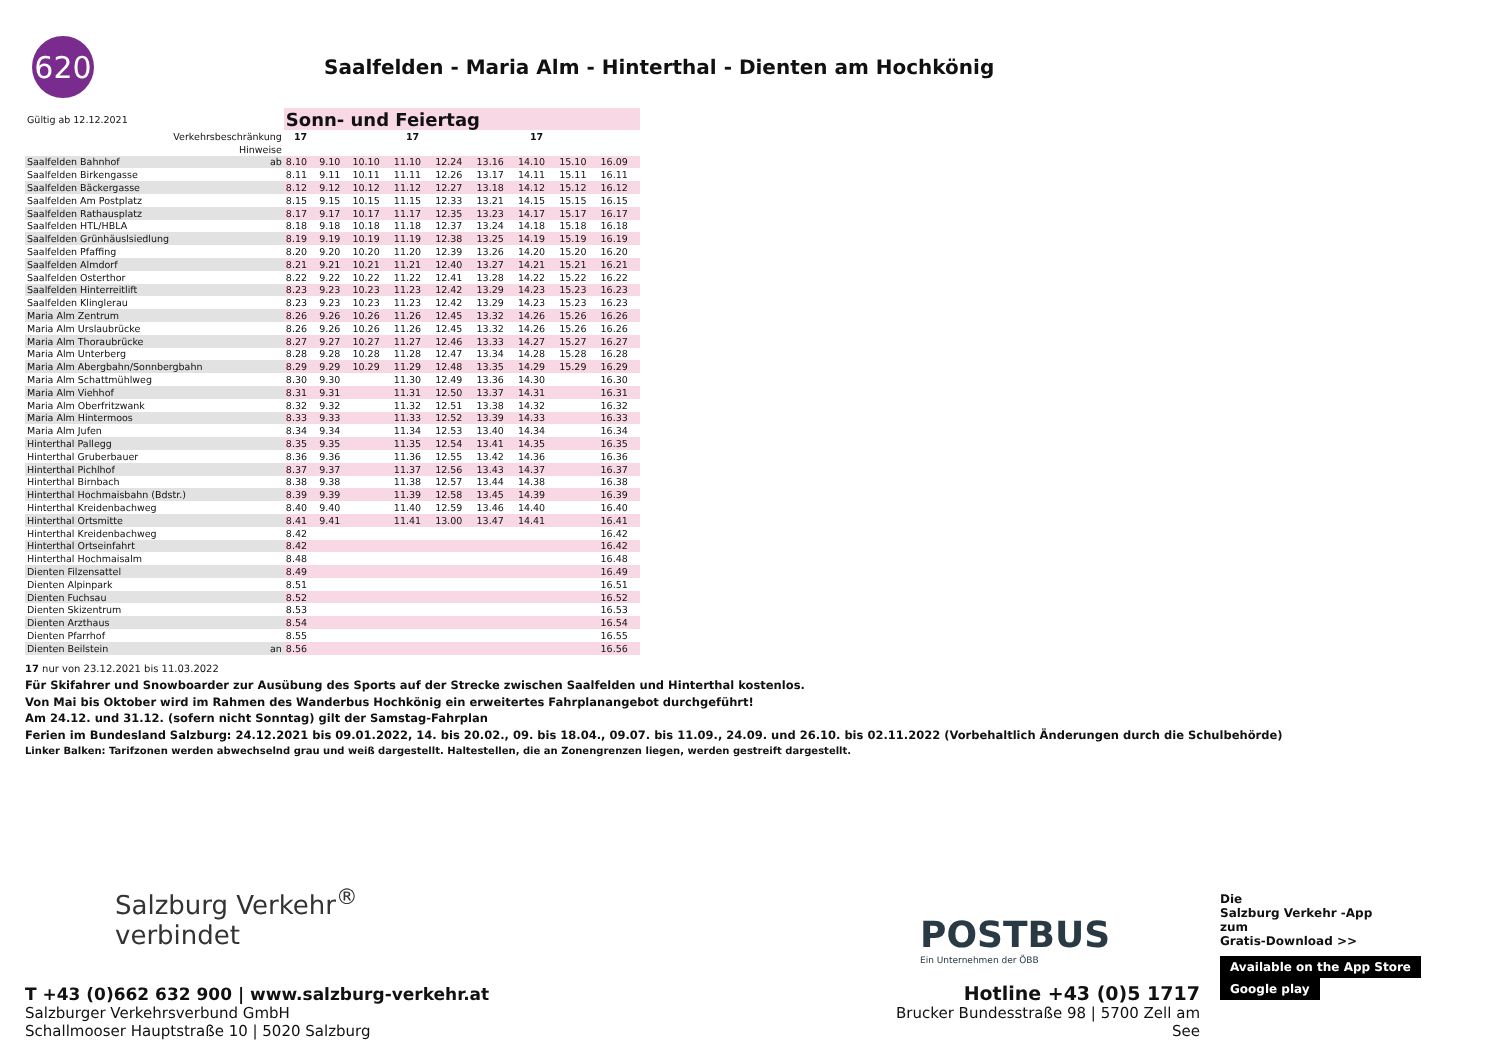620
Saalfelden - Maria Alm - Hinterthal - Dienten am Hochkönig
| Gültig ab 12.12.2021 | | Sonn- und Feiertag | | | | | | | | |
| Verkehrsbeschränkung | | 17 | | | 17 | | | 17 | | |
| Hinweise | | | | | | | | | | |
| Saalfelden Bahnhof | ab | 8.10 | 9.10 | 10.10 | 11.10 | 12.24 | 13.16 | 14.10 | 15.10 | 16.09 |
| Saalfelden Birkengasse | | 8.11 | 9.11 | 10.11 | 11.11 | 12.26 | 13.17 | 14.11 | 15.11 | 16.11 |
| Saalfelden Bäckergasse | | 8.12 | 9.12 | 10.12 | 11.12 | 12.27 | 13.18 | 14.12 | 15.12 | 16.12 |
| Saalfelden Am Postplatz | | 8.15 | 9.15 | 10.15 | 11.15 | 12.33 | 13.21 | 14.15 | 15.15 | 16.15 |
| Saalfelden Rathausplatz | | 8.17 | 9.17 | 10.17 | 11.17 | 12.35 | 13.23 | 14.17 | 15.17 | 16.17 |
| Saalfelden HTL/HBLA | | 8.18 | 9.18 | 10.18 | 11.18 | 12.37 | 13.24 | 14.18 | 15.18 | 16.18 |
| Saalfelden Grünhäuslsiedlung | | 8.19 | 9.19 | 10.19 | 11.19 | 12.38 | 13.25 | 14.19 | 15.19 | 16.19 |
| Saalfelden Pfaffing | | 8.20 | 9.20 | 10.20 | 11.20 | 12.39 | 13.26 | 14.20 | 15.20 | 16.20 |
| Saalfelden Almdorf | | 8.21 | 9.21 | 10.21 | 11.21 | 12.40 | 13.27 | 14.21 | 15.21 | 16.21 |
| Saalfelden Osterthor | | 8.22 | 9.22 | 10.22 | 11.22 | 12.41 | 13.28 | 14.22 | 15.22 | 16.22 |
| Saalfelden Hinterreitlift | | 8.23 | 9.23 | 10.23 | 11.23 | 12.42 | 13.29 | 14.23 | 15.23 | 16.23 |
| Saalfelden Klinglerau | | 8.23 | 9.23 | 10.23 | 11.23 | 12.42 | 13.29 | 14.23 | 15.23 | 16.23 |
| Maria Alm Zentrum | | 8.26 | 9.26 | 10.26 | 11.26 | 12.45 | 13.32 | 14.26 | 15.26 | 16.26 |
| Maria Alm Urslaubrücke | | 8.26 | 9.26 | 10.26 | 11.26 | 12.45 | 13.32 | 14.26 | 15.26 | 16.26 |
| Maria Alm Thoraubrücke | | 8.27 | 9.27 | 10.27 | 11.27 | 12.46 | 13.33 | 14.27 | 15.27 | 16.27 |
| Maria Alm Unterberg | | 8.28 | 9.28 | 10.28 | 11.28 | 12.47 | 13.34 | 14.28 | 15.28 | 16.28 |
| Maria Alm Abergbahn/Sonnbergbahn | | 8.29 | 9.29 | 10.29 | 11.29 | 12.48 | 13.35 | 14.29 | 15.29 | 16.29 |
| Maria Alm Schattmühlweg | | 8.30 | 9.30 | | 11.30 | 12.49 | 13.36 | 14.30 | | 16.30 |
| Maria Alm Viehhof | | 8.31 | 9.31 | | 11.31 | 12.50 | 13.37 | 14.31 | | 16.31 |
| Maria Alm Oberfritzwank | | 8.32 | 9.32 | | 11.32 | 12.51 | 13.38 | 14.32 | | 16.32 |
| Maria Alm Hintermoos | | 8.33 | 9.33 | | 11.33 | 12.52 | 13.39 | 14.33 | | 16.33 |
| Maria Alm Jufen | | 8.34 | 9.34 | | 11.34 | 12.53 | 13.40 | 14.34 | | 16.34 |
| Hinterthal Pallegg | | 8.35 | 9.35 | | 11.35 | 12.54 | 13.41 | 14.35 | | 16.35 |
| Hinterthal Gruberbauer | | 8.36 | 9.36 | | 11.36 | 12.55 | 13.42 | 14.36 | | 16.36 |
| Hinterthal Pichlhof | | 8.37 | 9.37 | | 11.37 | 12.56 | 13.43 | 14.37 | | 16.37 |
| Hinterthal Birnbach | | 8.38 | 9.38 | | 11.38 | 12.57 | 13.44 | 14.38 | | 16.38 |
| Hinterthal Hochmaisbahn (Bdstr.) | | 8.39 | 9.39 | | 11.39 | 12.58 | 13.45 | 14.39 | | 16.39 |
| Hinterthal Kreidenbachweg | | 8.40 | 9.40 | | 11.40 | 12.59 | 13.46 | 14.40 | | 16.40 |
| Hinterthal Ortsmitte | | 8.41 | 9.41 | | 11.41 | 13.00 | 13.47 | 14.41 | | 16.41 |
| Hinterthal Kreidenbachweg | | 8.42 | | | | | | | | 16.42 |
| Hinterthal Ortseinfahrt | | 8.42 | | | | | | | | 16.42 |
| Hinterthal Hochmaisalm | | 8.48 | | | | | | | | 16.48 |
| Dienten Filzensattel | | 8.49 | | | | | | | | 16.49 |
| Dienten Alpinpark | | 8.51 | | | | | | | | 16.51 |
| Dienten Fuchsau | | 8.52 | | | | | | | | 16.52 |
| Dienten Skizentrum | | 8.53 | | | | | | | | 16.53 |
| Dienten Arzthaus | | 8.54 | | | | | | | | 16.54 |
| Dienten Pfarrhof | | 8.55 | | | | | | | | 16.55 |
| Dienten Beilstein | an | 8.56 | | | | | | | | 16.56 |
17 nur von 23.12.2021 bis 11.03.2022
Für Skifahrer und Snowboarder zur Ausübung des Sports auf der Strecke zwischen Saalfelden und Hinterthal kostenlos.
Von Mai bis Oktober wird im Rahmen des Wanderbus Hochkönig ein erweitertes Fahrplanangebot durchgeführt!
Am 24.12. und 31.12. (sofern nicht Sonntag) gilt der Samstag-Fahrplan
Ferien im Bundesland Salzburg: 24.12.2021 bis 09.01.2022, 14. bis 20.02., 09. bis 18.04., 09.07. bis 11.09., 24.09. und 26.10. bis 02.11.2022 (Vorbehaltlich Änderungen durch die Schulbehörde)
Linker Balken: Tarifzonen werden abwechselnd grau und weiß dargestellt. Haltestellen, die an Zonengrenzen liegen, werden gestreift dargestellt.
Salzburg Verkehr<sup>®</sup>
verbindet
T +43 (0)662 632 900 | www.salzburg-verkehr.at
Salzburger Verkehrsverbund GmbH
Schallmooser Hauptstraße 10 | 5020 Salzburg
POSTBUS
Ein Unternehmen der ÖBB
Hotline +43 (0)5 1717
Brucker Bundesstraße 98 | 5700 Zell am See
Die
Salzburg Verkehr -App
zum
Gratis-Download >>
Available on the App Store Google play